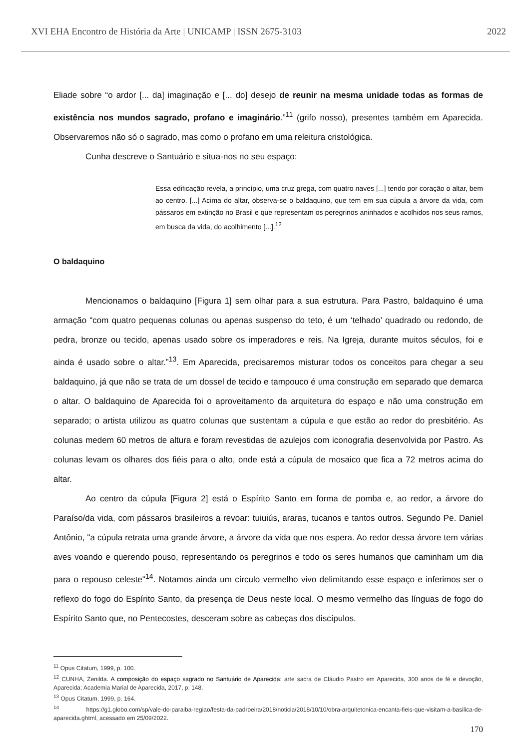XVI EHA Encontro de História da Arte | UNICAMP | ISSN 2675-3103 2022
Eliade sobre “o ardor [... da] imaginação e [... do] desejo de reunir na mesma unidade todas as formas de existência nos mundos sagrado, profano e imaginário.”<sup>11</sup> (grifo nosso), presentes também em Aparecida. Observaremos não só o sagrado, mas como o profano em uma releitura cristológica.
Cunha descreve o Santuário e situa-nos no seu espaço:
Essa edificação revela, a princípio, uma cruz grega, com quatro naves [...] tendo por coração o altar, bem ao centro. [...] Acima do altar, observa-se o baldaquino, que tem em sua cúpula a árvore da vida, com pássaros em extinção no Brasil e que representam os peregrinos aninhados e acolhidos nos seus ramos, em busca da vida, do acolhimento [...].<sup>12</sup>
O baldaquino
Mencionamos o baldaquino [Figura 1] sem olhar para a sua estrutura. Para Pastro, baldaquino é uma armação “com quatro pequenas colunas ou apenas suspenso do teto, é um ‘telhado’ quadrado ou redondo, de pedra, bronze ou tecido, apenas usado sobre os imperadores e reis. Na Igreja, durante muitos séculos, foi e ainda é usado sobre o altar.”<sup>13</sup>. Em Aparecida, precisaremos misturar todos os conceitos para chegar a seu baldaquino, já que não se trata de um dossel de tecido e tampouco é uma construção em separado que demarca o altar. O baldaquino de Aparecida foi o aproveitamento da arquitetura do espaço e não uma construção em separado; o artista utilizou as quatro colunas que sustentam a cúpula e que estão ao redor do presbitério. As colunas medem 60 metros de altura e foram revestidas de azulejos com iconografia desenvolvida por Pastro. As colunas levam os olhares dos fiéis para o alto, onde está a cúpula de mosaico que fica a 72 metros acima do altar.
Ao centro da cúpula [Figura 2] está o Espírito Santo em forma de pomba e, ao redor, a árvore do Paraíso/da vida, com pássaros brasileiros a revoar: tuiuiús, araras, tucanos e tantos outros. Segundo Pe. Daniel Antônio, "a cúpula retrata uma grande árvore, a árvore da vida que nos espera. Ao redor dessa árvore tem várias aves voando e querendo pouso, representando os peregrinos e todo os seres humanos que caminham um dia para o repouso celeste"<sup>14</sup>. Notamos ainda um círculo vermelho vivo delimitando esse espaço e inferimos ser o reflexo do fogo do Espírito Santo, da presença de Deus neste local. O mesmo vermelho das línguas de fogo do Espírito Santo que, no Pentecostes, desceram sobre as cabeças dos discípulos.
<sup>11</sup> Opus Citatum, 1999, p. 100.
<sup>12</sup> CUNHA, Zenilda. A composição do espaço sagrado no Santuário de Aparecida: arte sacra de Cláudio Pastro em Aparecida, 300 anos de fé e devoção, Aparecida: Academia Marial de Aparecida, 2017, p. 148.
<sup>13</sup> Opus Citatum, 1999, p. 164.
<sup>14</sup> https://g1.globo.com/sp/vale-do-paraiba-regiao/festa-da-padroeira/2018/noticia/2018/10/10/obra-arquitetonica-encanta-fieis-que-visitam-a-basilica-de-aparecida.ghtml, acessado em 25/09/2022.
170